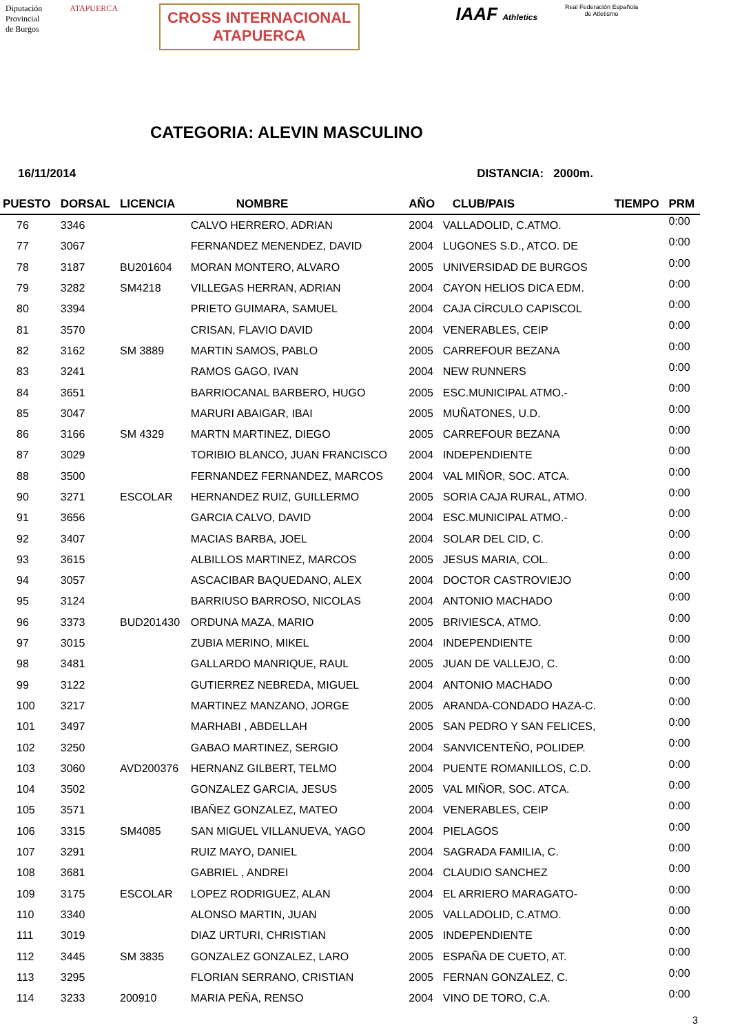Diputación
Provincial
de Burgos
ATAPUERCA
CROSS INTERNACIONAL
ATAPUERCA
IAAF Athletics
Real Federación Española
de Atletismo
CATEGORIA: ALEVIN MASCULINO
16/11/2014 DISTANCIA: 2000m.
| PUESTO | DORSAL | LICENCIA | NOMBRE | AÑO | CLUB/PAIS | TIEMPO | PRM |
| --- | --- | --- | --- | --- | --- | --- | --- |
| 76 | 3346 | | CALVO HERRERO, ADRIAN | 2004 | VALLADOLID, C.ATMO. | | 0:00 |
| 77 | 3067 | | FERNANDEZ MENENDEZ, DAVID | 2004 | LUGONES S.D., ATCO. DE | | 0:00 |
| 78 | 3187 | BU201604 | MORAN MONTERO, ALVARO | 2005 | UNIVERSIDAD DE BURGOS | | 0:00 |
| 79 | 3282 | SM4218 | VILLEGAS HERRAN, ADRIAN | 2004 | CAYON HELIOS DICA EDM. | | 0:00 |
| 80 | 3394 | | PRIETO GUIMARA, SAMUEL | 2004 | CAJA CÍRCULO CAPISCOL | | 0:00 |
| 81 | 3570 | | CRISAN, FLAVIO DAVID | 2004 | VENERABLES, CEIP | | 0:00 |
| 82 | 3162 | SM 3889 | MARTIN SAMOS, PABLO | 2005 | CARREFOUR BEZANA | | 0:00 |
| 83 | 3241 | | RAMOS GAGO, IVAN | 2004 | NEW RUNNERS | | 0:00 |
| 84 | 3651 | | BARRIOCANAL BARBERO, HUGO | 2005 | ESC.MUNICIPAL ATMO.- | | 0:00 |
| 85 | 3047 | | MARURI ABAIGAR, IBAI | 2005 | MUÑATONES, U.D. | | 0:00 |
| 86 | 3166 | SM 4329 | MARTN MARTINEZ, DIEGO | 2005 | CARREFOUR BEZANA | | 0:00 |
| 87 | 3029 | | TORIBIO BLANCO, JUAN FRANCISCO | 2004 | INDEPENDIENTE | | 0:00 |
| 88 | 3500 | | FERNANDEZ FERNANDEZ, MARCOS | 2004 | VAL MIÑOR, SOC. ATCA. | | 0:00 |
| 90 | 3271 | ESCOLAR | HERNANDEZ RUIZ, GUILLERMO | 2005 | SORIA CAJA RURAL, ATMO. | | 0:00 |
| 91 | 3656 | | GARCIA CALVO, DAVID | 2004 | ESC.MUNICIPAL ATMO.- | | 0:00 |
| 92 | 3407 | | MACIAS BARBA, JOEL | 2004 | SOLAR DEL CID, C. | | 0:00 |
| 93 | 3615 | | ALBILLOS MARTINEZ, MARCOS | 2005 | JESUS MARIA, COL. | | 0:00 |
| 94 | 3057 | | ASCACIBAR BAQUEDANO, ALEX | 2004 | DOCTOR CASTROVIEJO | | 0:00 |
| 95 | 3124 | | BARRIUSO BARROSO, NICOLAS | 2004 | ANTONIO MACHADO | | 0:00 |
| 96 | 3373 | BUD201430 | ORDUNA MAZA, MARIO | 2005 | BRIVIESCA, ATMO. | | 0:00 |
| 97 | 3015 | | ZUBIA MERINO, MIKEL | 2004 | INDEPENDIENTE | | 0:00 |
| 98 | 3481 | | GALLARDO MANRIQUE, RAUL | 2005 | JUAN DE VALLEJO, C. | | 0:00 |
| 99 | 3122 | | GUTIERREZ NEBREDA, MIGUEL | 2004 | ANTONIO MACHADO | | 0:00 |
| 100 | 3217 | | MARTINEZ MANZANO, JORGE | 2005 | ARANDA-CONDADO HAZA-C. | | 0:00 |
| 101 | 3497 | | MARHABI , ABDELLAH | 2005 | SAN PEDRO Y SAN FELICES, | | 0:00 |
| 102 | 3250 | | GABAO MARTINEZ, SERGIO | 2004 | SANVICENTEÑO, POLIDEP. | | 0:00 |
| 103 | 3060 | AVD200376 | HERNANZ GILBERT, TELMO | 2004 | PUENTE ROMANILLOS, C.D. | | 0:00 |
| 104 | 3502 | | GONZALEZ GARCIA, JESUS | 2005 | VAL MIÑOR, SOC. ATCA. | | 0:00 |
| 105 | 3571 | | IBAÑEZ GONZALEZ, MATEO | 2004 | VENERABLES, CEIP | | 0:00 |
| 106 | 3315 | SM4085 | SAN MIGUEL VILLANUEVA, YAGO | 2004 | PIELAGOS | | 0:00 |
| 107 | 3291 | | RUIZ MAYO, DANIEL | 2004 | SAGRADA FAMILIA, C. | | 0:00 |
| 108 | 3681 | | GABRIEL , ANDREI | 2004 | CLAUDIO SANCHEZ | | 0:00 |
| 109 | 3175 | ESCOLAR | LOPEZ RODRIGUEZ, ALAN | 2004 | EL ARRIERO MARAGATO- | | 0:00 |
| 110 | 3340 | | ALONSO MARTIN, JUAN | 2005 | VALLADOLID, C.ATMO. | | 0:00 |
| 111 | 3019 | | DIAZ URTURI, CHRISTIAN | 2005 | INDEPENDIENTE | | 0:00 |
| 112 | 3445 | SM 3835 | GONZALEZ GONZALEZ, LARO | 2005 | ESPAÑA DE CUETO, AT. | | 0:00 |
| 113 | 3295 | | FLORIAN SERRANO, CRISTIAN | 2005 | FERNAN GONZALEZ, C. | | 0:00 |
| 114 | 3233 | 200910 | MARIA PEÑA, RENSO | 2004 | VINO DE TORO, C.A. | | 0:00 |
3